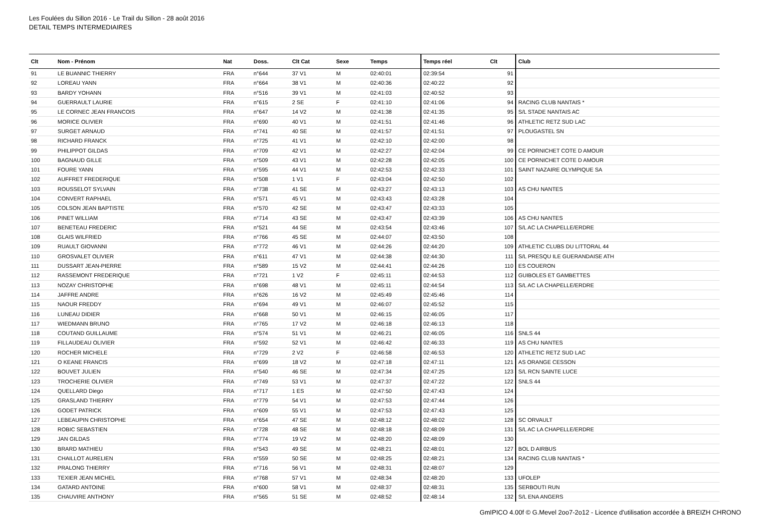Les Foulées du Sillon 2016 - Le Trail du Sillon - 28 août 2016
DETAIL TEMPS INTERMEDIAIRES
| Clt | Nom - Prénom | Nat | Doss. | Clt Cat | Sexe | Temps | Temps réel | Clt | Club |
| --- | --- | --- | --- | --- | --- | --- | --- | --- | --- |
| 91 | LE BUANNIC THIERRY | FRA | n°644 | 37 V1 | M | 02:40:01 | 02:39:54 | 91 | |
| 92 | LOREAU YANN | FRA | n°664 | 38 V1 | M | 02:40:36 | 02:40:22 | 92 | |
| 93 | BARDY YOHANN | FRA | n°516 | 39 V1 | M | 02:41:03 | 02:40:52 | 93 | |
| 94 | GUERRAULT LAURIE | FRA | n°615 | 2 SE | F | 02:41:10 | 02:41:06 | 94 | RACING CLUB NANTAIS * |
| 95 | LE CORNEC JEAN FRANCOIS | FRA | n°647 | 14 V2 | M | 02:41:38 | 02:41:35 | 95 | S/L STADE NANTAIS AC |
| 96 | MORICE OLIVIER | FRA | n°690 | 40 V1 | M | 02:41:51 | 02:41:46 | 96 | ATHLETIC RETZ SUD LAC |
| 97 | SURGET ARNAUD | FRA | n°741 | 40 SE | M | 02:41:57 | 02:41:51 | 97 | PLOUGASTEL SN |
| 98 | RICHARD FRANCK | FRA | n°725 | 41 V1 | M | 02:42:10 | 02:42:00 | 98 | |
| 99 | PHILIPPOT GILDAS | FRA | n°709 | 42 V1 | M | 02:42:27 | 02:42:04 | 99 | CE PORNICHET COTE D AMOUR |
| 100 | BAGNAUD GILLE | FRA | n°509 | 43 V1 | M | 02:42:28 | 02:42:05 | 100 | CE PORNICHET COTE D AMOUR |
| 101 | FOURE YANN | FRA | n°595 | 44 V1 | M | 02:42:53 | 02:42:33 | 101 | SAINT NAZAIRE OLYMPIQUE SA |
| 102 | AUFFRET FREDERIQUE | FRA | n°508 | 1 V1 | F | 02:43:04 | 02:42:50 | 102 | |
| 103 | ROUSSELOT SYLVAIN | FRA | n°738 | 41 SE | M | 02:43:27 | 02:43:13 | 103 | AS CHU NANTES |
| 104 | CONVERT RAPHAEL | FRA | n°571 | 45 V1 | M | 02:43:43 | 02:43:28 | 104 | |
| 105 | COLSON JEAN BAPTISTE | FRA | n°570 | 42 SE | M | 02:43:47 | 02:43:33 | 105 | |
| 106 | PINET WILLIAM | FRA | n°714 | 43 SE | M | 02:43:47 | 02:43:39 | 106 | AS CHU NANTES |
| 107 | BENETEAU FREDERIC | FRA | n°521 | 44 SE | M | 02:43:54 | 02:43:46 | 107 | S/L AC LA CHAPELLE/ERDRE |
| 108 | GLAIS WILFRIED | FRA | n°766 | 45 SE | M | 02:44:07 | 02:43:50 | 108 | |
| 109 | RUAULT GIOVANNI | FRA | n°772 | 46 V1 | M | 02:44:26 | 02:44:20 | 109 | ATHLETIC CLUBS DU LITTORAL 44 |
| 110 | GROSVALET OLIVIER | FRA | n°611 | 47 V1 | M | 02:44:38 | 02:44:30 | 111 | S/L PRESQU ILE GUERANDAISE ATH |
| 111 | DUSSART JEAN-PIERRE | FRA | n°589 | 15 V2 | M | 02:44:41 | 02:44:26 | 110 | ES COUERON |
| 112 | RASSEMONT FREDERIQUE | FRA | n°721 | 1 V2 | F | 02:45:11 | 02:44:53 | 112 | GUIBOLES ET GAMBETTES |
| 113 | NOZAY CHRISTOPHE | FRA | n°698 | 48 V1 | M | 02:45:11 | 02:44:54 | 113 | S/L AC LA CHAPELLE/ERDRE |
| 114 | JAFFRE ANDRE | FRA | n°626 | 16 V2 | M | 02:45:49 | 02:45:46 | 114 | |
| 115 | NAOUR FREDDY | FRA | n°694 | 49 V1 | M | 02:46:07 | 02:45:52 | 115 | |
| 116 | LUNEAU DIDIER | FRA | n°668 | 50 V1 | M | 02:46:15 | 02:46:05 | 117 | |
| 117 | WIEDMANN BRUNO | FRA | n°765 | 17 V2 | M | 02:46:18 | 02:46:13 | 118 | |
| 118 | COUTAND GUILLAUME | FRA | n°574 | 51 V1 | M | 02:46:21 | 02:46:05 | 116 | SNLS 44 |
| 119 | FILLAUDEAU OLIVIER | FRA | n°592 | 52 V1 | M | 02:46:42 | 02:46:33 | 119 | AS CHU NANTES |
| 120 | ROCHER MICHELE | FRA | n°729 | 2 V2 | F | 02:46:58 | 02:46:53 | 120 | ATHLETIC RETZ SUD LAC |
| 121 | O KEANE FRANCIS | FRA | n°699 | 18 V2 | M | 02:47:18 | 02:47:11 | 121 | AS ORANGE CESSON |
| 122 | BOUVET JULIEN | FRA | n°540 | 46 SE | M | 02:47:34 | 02:47:25 | 123 | S/L RCN SAINTE LUCE |
| 123 | TROCHERIE OLIVIER | FRA | n°749 | 53 V1 | M | 02:47:37 | 02:47:22 | 122 | SNLS 44 |
| 124 | QUELLARD Diego | FRA | n°717 | 1 ES | M | 02:47:50 | 02:47:43 | 124 | |
| 125 | GRASLAND THIERRY | FRA | n°779 | 54 V1 | M | 02:47:53 | 02:47:44 | 126 | |
| 126 | GODET PATRICK | FRA | n°609 | 55 V1 | M | 02:47:53 | 02:47:43 | 125 | |
| 127 | LEBEAUPIN CHRISTOPHE | FRA | n°654 | 47 SE | M | 02:48:12 | 02:48:02 | 128 | SC ORVAULT |
| 128 | ROBIC SEBASTIEN | FRA | n°728 | 48 SE | M | 02:48:18 | 02:48:09 | 131 | S/L AC LA CHAPELLE/ERDRE |
| 129 | JAN GILDAS | FRA | n°774 | 19 V2 | M | 02:48:20 | 02:48:09 | 130 | |
| 130 | BRARD MATHIEU | FRA | n°543 | 49 SE | M | 02:48:21 | 02:48:01 | 127 | BOL D AIRBUS |
| 131 | CHAILLOT AURELIEN | FRA | n°559 | 50 SE | M | 02:48:25 | 02:48:21 | 134 | RACING CLUB NANTAIS * |
| 132 | PRALONG THIERRY | FRA | n°716 | 56 V1 | M | 02:48:31 | 02:48:07 | 129 | |
| 133 | TEXIER JEAN MICHEL | FRA | n°768 | 57 V1 | M | 02:48:34 | 02:48:20 | 133 | UFOLEP |
| 134 | GATARD ANTOINE | FRA | n°600 | 58 V1 | M | 02:48:37 | 02:48:31 | 135 | SERBOUTI RUN |
| 135 | CHAUVIRE ANTHONY | FRA | n°565 | 51 SE | M | 02:48:52 | 02:48:14 | 132 | S/L ENA ANGERS |
GmIPICO 4.00f © G.Mevel 2oo7-2o12 - Licence d'utilisation accordée à BREIZH CHRONO